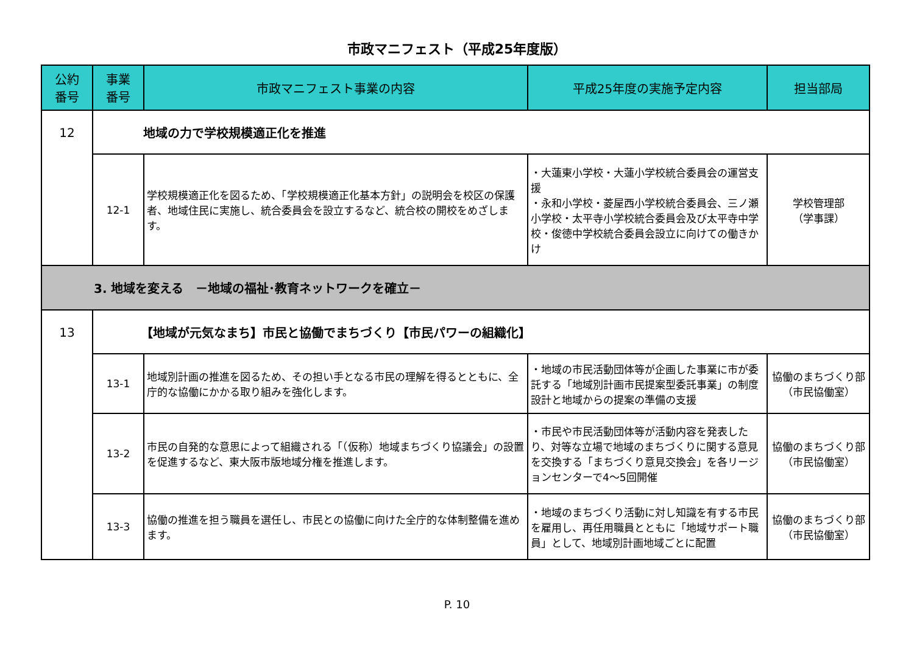市政マニフェスト（平成25年度版）
| 公約 番号 | 事業 番号 | 市政マニフェスト事業の内容 | 平成25年度の実施予定内容 | 担当部局 |
| --- | --- | --- | --- | --- |
| 12 | 地域の力で学校規模適正化を推進 | | | |
| | 12-1 | 学校規模適正化を図るため、「学校規模適正化基本方針」の説明会を校区の保護者、地域住民に実施し、統合委員会を設立するなど、統合校の開校をめざします。 | ・大蓮東小学校・大蓮小学校統合委員会の運営支援 ・永和小学校・菱屋西小学校統合委員会、三ノ瀬小学校・太平寺小学校統合委員会及び太平寺中学校・俊徳中学校統合委員会設立に向けての働きかけ | 学校管理部 （学事課） |
| 3. 地域を変える －地域の福祉･教育ネットワークを確立－ | | | | |
| 13 | 【地域が元気なまち】市民と協働でまちづくり【市民パワーの組織化】 | | | |
| | 13-1 | 地域別計画の推進を図るため、その担い手となる市民の理解を得るとともに、全庁的な協働にかかる取り組みを強化します。 | ・地域の市民活動団体等が企画した事業に市が委託する「地域別計画市民提案型委託事業」の制度設計と地域からの提案の準備の支援 | 協働のまちづくり部 （市民協働室） |
| | 13-2 | 市民の自発的な意思によって組織される「（仮称）地域まちづくり協議会」の設置を促進するなど、東大阪市版地域分権を推進します。 | ・市民や市民活動団体等が活動内容を発表したり、対等な立場で地域のまちづくりに関する意見を交換する「まちづくり意見交換会」を各リージョンセンターで4～5回開催 | 協働のまちづくり部 （市民協働室） |
| | 13-3 | 協働の推進を担う職員を選任し、市民との協働に向けた全庁的な体制整備を進めます。 | ・地域のまちづくり活動に対し知識を有する市民を雇用し、再任用職員とともに「地域サポート職員」として、地域別計画地域ごとに配置 | 協働のまちづくり部 （市民協働室） |
P. 10